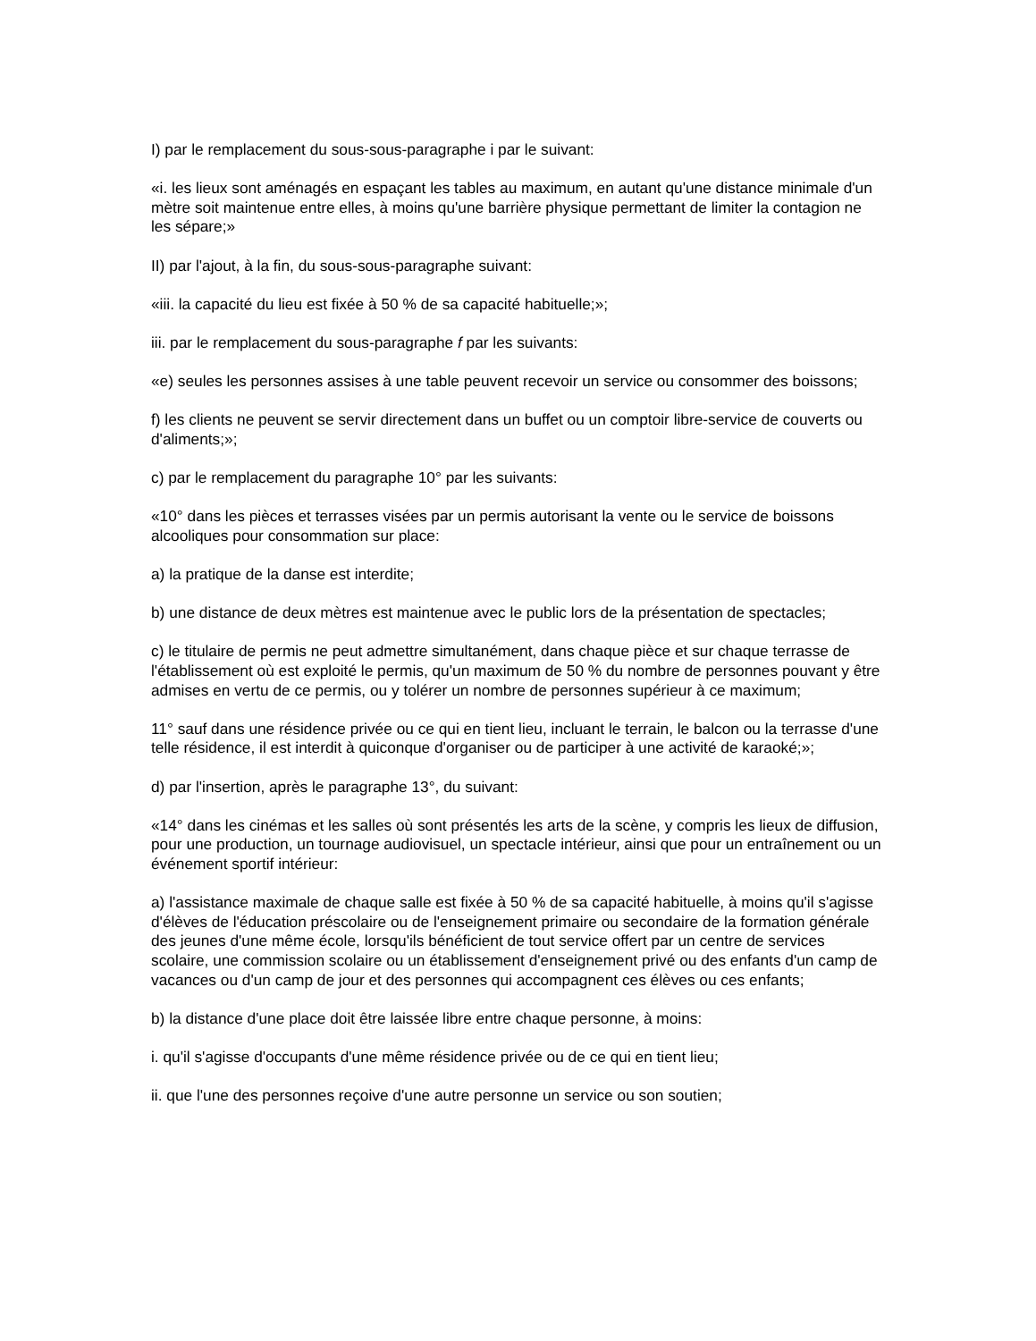I) par le remplacement du sous-sous-paragraphe i par le suivant:
«i. les lieux sont aménagés en espaçant les tables au maximum, en autant qu'une distance minimale d'un mètre soit maintenue entre elles, à moins qu'une barrière physique permettant de limiter la contagion ne les sépare;»
II) par l'ajout, à la fin, du sous-sous-paragraphe suivant:
«iii. la capacité du lieu est fixée à 50 % de sa capacité habituelle;»;
iii. par le remplacement du sous-paragraphe f par les suivants:
«e) seules les personnes assises à une table peuvent recevoir un service ou consommer des boissons;
f) les clients ne peuvent se servir directement dans un buffet ou un comptoir libre-service de couverts ou d'aliments;»;
c) par le remplacement du paragraphe 10° par les suivants:
«10° dans les pièces et terrasses visées par un permis autorisant la vente ou le service de boissons alcooliques pour consommation sur place:
a) la pratique de la danse est interdite;
b) une distance de deux mètres est maintenue avec le public lors de la présentation de spectacles;
c) le titulaire de permis ne peut admettre simultanément, dans chaque pièce et sur chaque terrasse de l'établissement où est exploité le permis, qu'un maximum de 50 % du nombre de personnes pouvant y être admises en vertu de ce permis, ou y tolérer un nombre de personnes supérieur à ce maximum;
11° sauf dans une résidence privée ou ce qui en tient lieu, incluant le terrain, le balcon ou la terrasse d'une telle résidence, il est interdit à quiconque d'organiser ou de participer à une activité de karaoké;»;
d) par l'insertion, après le paragraphe 13°, du suivant:
«14° dans les cinémas et les salles où sont présentés les arts de la scène, y compris les lieux de diffusion, pour une production, un tournage audiovisuel, un spectacle intérieur, ainsi que pour un entraînement ou un événement sportif intérieur:
a) l'assistance maximale de chaque salle est fixée à 50 % de sa capacité habituelle, à moins qu'il s'agisse d'élèves de l'éducation préscolaire ou de l'enseignement primaire ou secondaire de la formation générale des jeunes d'une même école, lorsqu'ils bénéficient de tout service offert par un centre de services scolaire, une commission scolaire ou un établissement d'enseignement privé ou des enfants d'un camp de vacances ou d'un camp de jour et des personnes qui accompagnent ces élèves ou ces enfants;
b) la distance d'une place doit être laissée libre entre chaque personne, à moins:
i. qu'il s'agisse d'occupants d'une même résidence privée ou de ce qui en tient lieu;
ii. que l'une des personnes reçoive d'une autre personne un service ou son soutien;